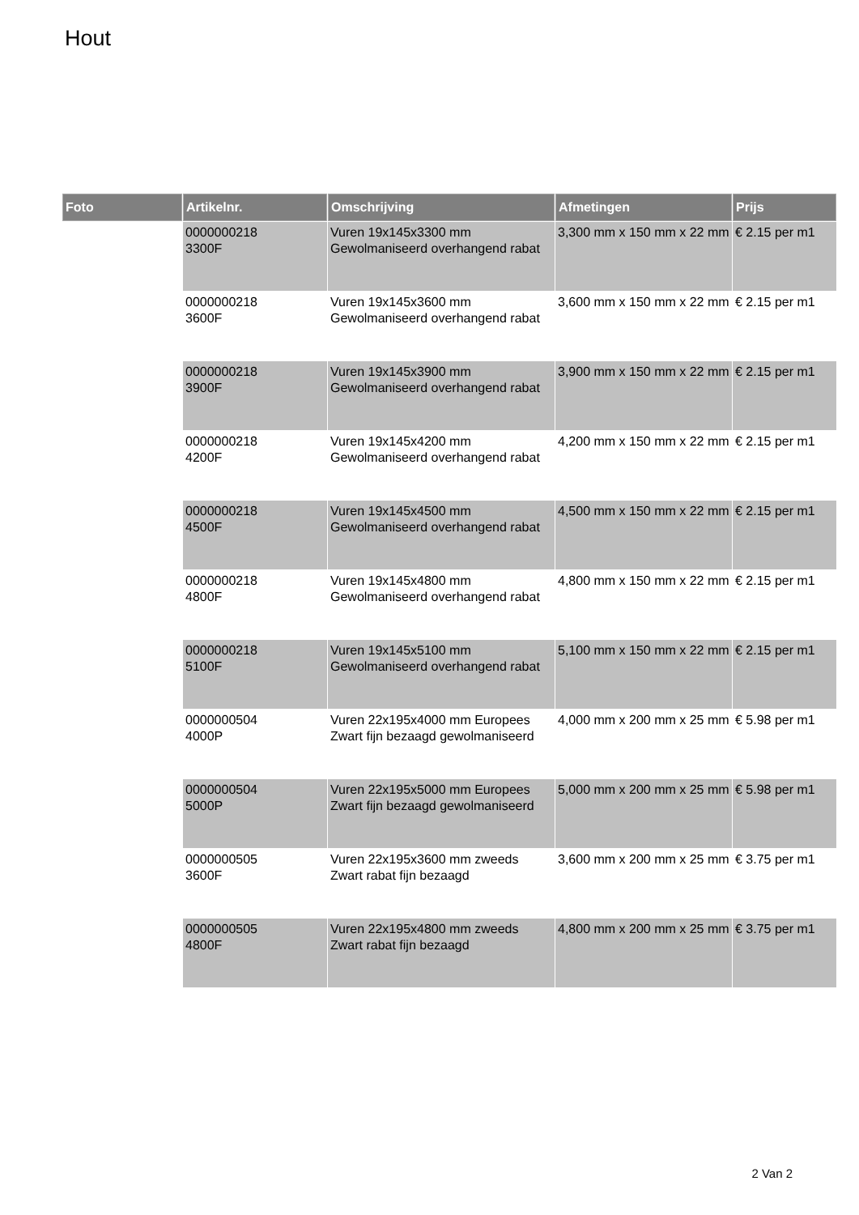Hout
| Foto | Artikelnr. | Omschrijving | Afmetingen | Prijs |
| --- | --- | --- | --- | --- |
| | 0000000218 3300F | Vuren 19x145x3300 mm Gewolmaniseerd overhangend rabat | 3,300 mm x 150 mm x 22 mm | € 2.15 per m1 |
| | 0000000218 3600F | Vuren 19x145x3600 mm Gewolmaniseerd overhangend rabat | 3,600 mm x 150 mm x 22 mm | € 2.15 per m1 |
| | 0000000218 3900F | Vuren 19x145x3900 mm Gewolmaniseerd overhangend rabat | 3,900 mm x 150 mm x 22 mm | € 2.15 per m1 |
| | 0000000218 4200F | Vuren 19x145x4200 mm Gewolmaniseerd overhangend rabat | 4,200 mm x 150 mm x 22 mm | € 2.15 per m1 |
| | 0000000218 4500F | Vuren 19x145x4500 mm Gewolmaniseerd overhangend rabat | 4,500 mm x 150 mm x 22 mm | € 2.15 per m1 |
| | 0000000218 4800F | Vuren 19x145x4800 mm Gewolmaniseerd overhangend rabat | 4,800 mm x 150 mm x 22 mm | € 2.15 per m1 |
| | 0000000218 5100F | Vuren 19x145x5100 mm Gewolmaniseerd overhangend rabat | 5,100 mm x 150 mm x 22 mm | € 2.15 per m1 |
| | 0000000504 4000P | Vuren 22x195x4000 mm Europees Zwart fijn bezaagd gewolmaniseerd | 4,000 mm x 200 mm x 25 mm | € 5.98 per m1 |
| | 0000000504 5000P | Vuren 22x195x5000 mm Europees Zwart fijn bezaagd gewolmaniseerd | 5,000 mm x 200 mm x 25 mm | € 5.98 per m1 |
| | 0000000505 3600F | Vuren 22x195x3600 mm zweeds Zwart rabat fijn bezaagd | 3,600 mm x 200 mm x 25 mm | € 3.75 per m1 |
| | 0000000505 4800F | Vuren 22x195x4800 mm zweeds Zwart rabat fijn bezaagd | 4,800 mm x 200 mm x 25 mm | € 3.75 per m1 |
2 Van 2